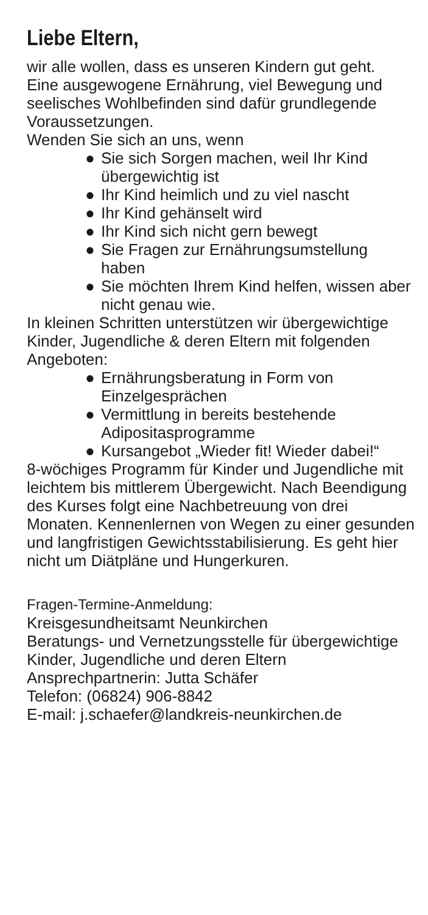Liebe Eltern,
wir alle wollen, dass es unseren Kindern gut geht.
Eine ausgewogene Ernährung, viel Bewegung und seelisches Wohlbefinden sind dafür grundlegende Voraussetzungen.
Wenden Sie sich an uns, wenn
● Sie sich Sorgen machen, weil Ihr Kind übergewichtig ist
● Ihr Kind heimlich und zu viel nascht
● Ihr Kind gehänselt wird
● Ihr Kind sich nicht gern bewegt
● Sie Fragen zur Ernährungsumstellung haben
● Sie möchten Ihrem Kind helfen, wissen aber nicht genau wie.
In kleinen Schritten unterstützen wir übergewichtige Kinder, Jugendliche & deren Eltern mit folgenden Angeboten:
● Ernährungsberatung in Form von Einzelgesprächen
● Vermittlung in bereits bestehende Adipositasprogramme
● Kursangebot „Wieder fit! Wieder dabei!“
8-wöchiges Programm für Kinder und Jugendliche mit leichtem bis mittlerem Übergewicht. Nach Beendigung des Kurses folgt eine Nachbetreuung von drei Monaten. Kennenlernen von Wegen zu einer gesunden und langfristigen Gewichtsstabilisierung. Es geht hier nicht um Diätpläne und Hungerkuren.
Fragen-Termine-Anmeldung:
Kreisgesundheitsamt Neunkirchen
Beratungs- und Vernetzungsstelle für übergewichtige Kinder, Jugendliche und deren Eltern
Ansprechpartnerin: Jutta Schäfer
Telefon: (06824) 906-8842
E-mail: j.schaefer@landkreis-neunkirchen.de